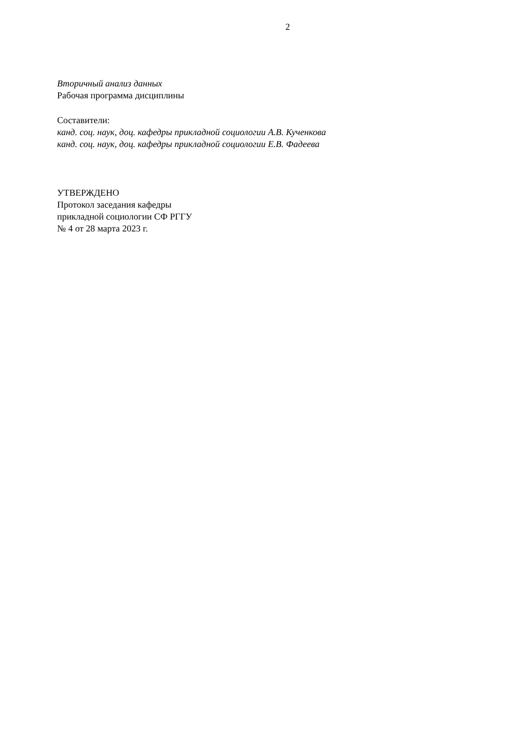2
Вторичный анализ данных
Рабочая программа дисциплины
Составители:
канд. соц. наук, доц. кафедры прикладной социологии А.В. Кученкова
канд. соц. наук, доц. кафедры прикладной социологии Е.В. Фадеева
УТВЕРЖДЕНО
Протокол заседания кафедры
прикладной социологии СФ РГГУ
№ 4 от 28 марта 2023 г.